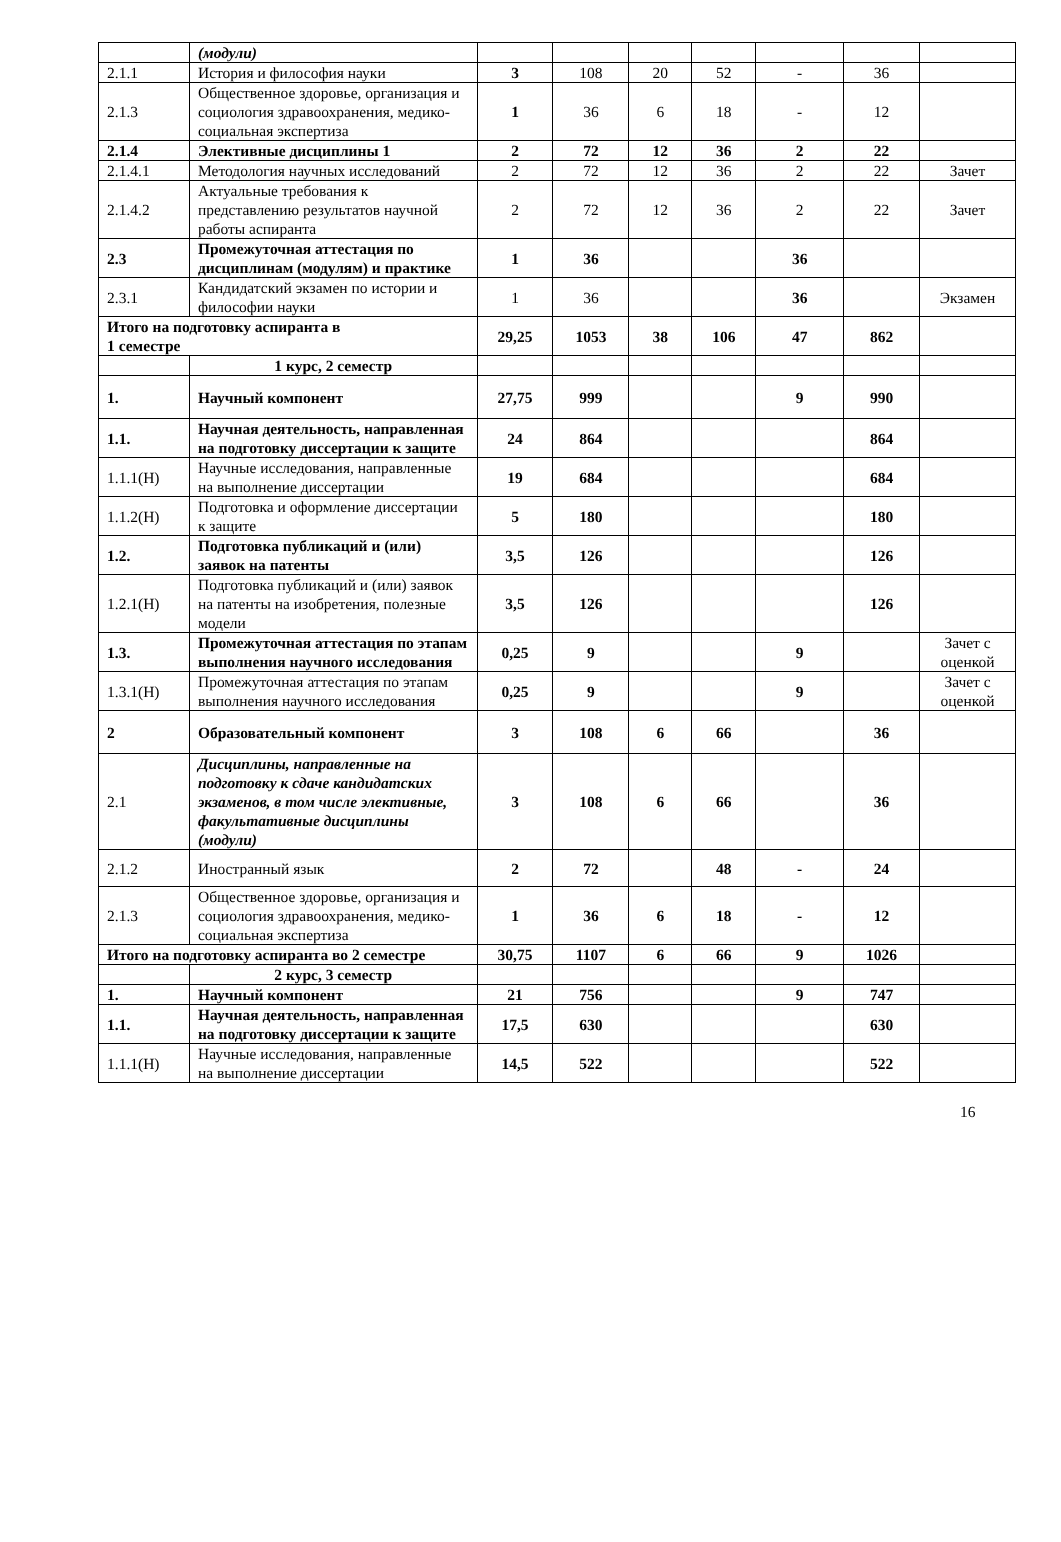| | (модули) | | | | | | | |
| 2.1.1 | История и философия науки | 3 | 108 | 20 | 52 | - | 36 | |
| 2.1.3 | Общественное здоровье, организация и социология здравоохранения, медико-социальная экспертиза | 1 | 36 | 6 | 18 | - | 12 | |
| 2.1.4 | Элективные дисциплины 1 | 2 | 72 | 12 | 36 | 2 | 22 | |
| 2.1.4.1 | Методология научных исследований | 2 | 72 | 12 | 36 | 2 | 22 | Зачет |
| 2.1.4.2 | Актуальные требования к представлению результатов научной работы аспиранта | 2 | 72 | 12 | 36 | 2 | 22 | Зачет |
| 2.3 | Промежуточная аттестация по дисциплинам (модулям) и практике | 1 | 36 | | | 36 | | |
| 2.3.1 | Кандидатский экзамен по истории и философии науки | 1 | 36 | | | 36 | | Экзамен |
| Итого на подготовку аспиранта в 1 семестре | | 29,25 | 1053 | 38 | 106 | 47 | 862 | |
| | 1 курс, 2 семестр | | | | | | | |
| 1. | Научный компонент | 27,75 | 999 | | | 9 | 990 | |
| 1.1. | Научная деятельность, направленная на подготовку диссертации к защите | 24 | 864 | | | | 864 | |
| 1.1.1(Н) | Научные исследования, направленные на выполнение диссертации | 19 | 684 | | | | 684 | |
| 1.1.2(Н) | Подготовка и оформление диссертации к защите | 5 | 180 | | | | 180 | |
| 1.2. | Подготовка публикаций и (или) заявок на патенты | 3,5 | 126 | | | | 126 | |
| 1.2.1(Н) | Подготовка публикаций и (или) заявок на патенты на изобретения, полезные модели | 3,5 | 126 | | | | 126 | |
| 1.3. | Промежуточная аттестация по этапам выполнения научного исследования | 0,25 | 9 | | | 9 | | Зачет с оценкой |
| 1.3.1(Н) | Промежуточная аттестация по этапам выполнения научного исследования | 0,25 | 9 | | | 9 | | Зачет с оценкой |
| 2 | Образовательный компонент | 3 | 108 | 6 | 66 | | 36 | |
| 2.1 | Дисциплины, направленные на подготовку к сдаче кандидатских экзаменов, в том числе элективные, факультативные дисциплины (модули) | 3 | 108 | 6 | 66 | | 36 | |
| 2.1.2 | Иностранный язык | 2 | 72 | | 48 | - | 24 | |
| 2.1.3 | Общественное здоровье, организация и социология здравоохранения, медико-социальная экспертиза | 1 | 36 | 6 | 18 | - | 12 | |
| Итого на подготовку аспиранта во 2 семестре | | 30,75 | 1107 | 6 | 66 | 9 | 1026 | |
| | 2 курс, 3 семестр | | | | | | | |
| 1. | Научный компонент | 21 | 756 | | | 9 | 747 | |
| 1.1. | Научная деятельность, направленная на подготовку диссертации к защите | 17,5 | 630 | | | | 630 | |
| 1.1.1(Н) | Научные исследования, направленные на выполнение диссертации | 14,5 | 522 | | | | 522 | |
16